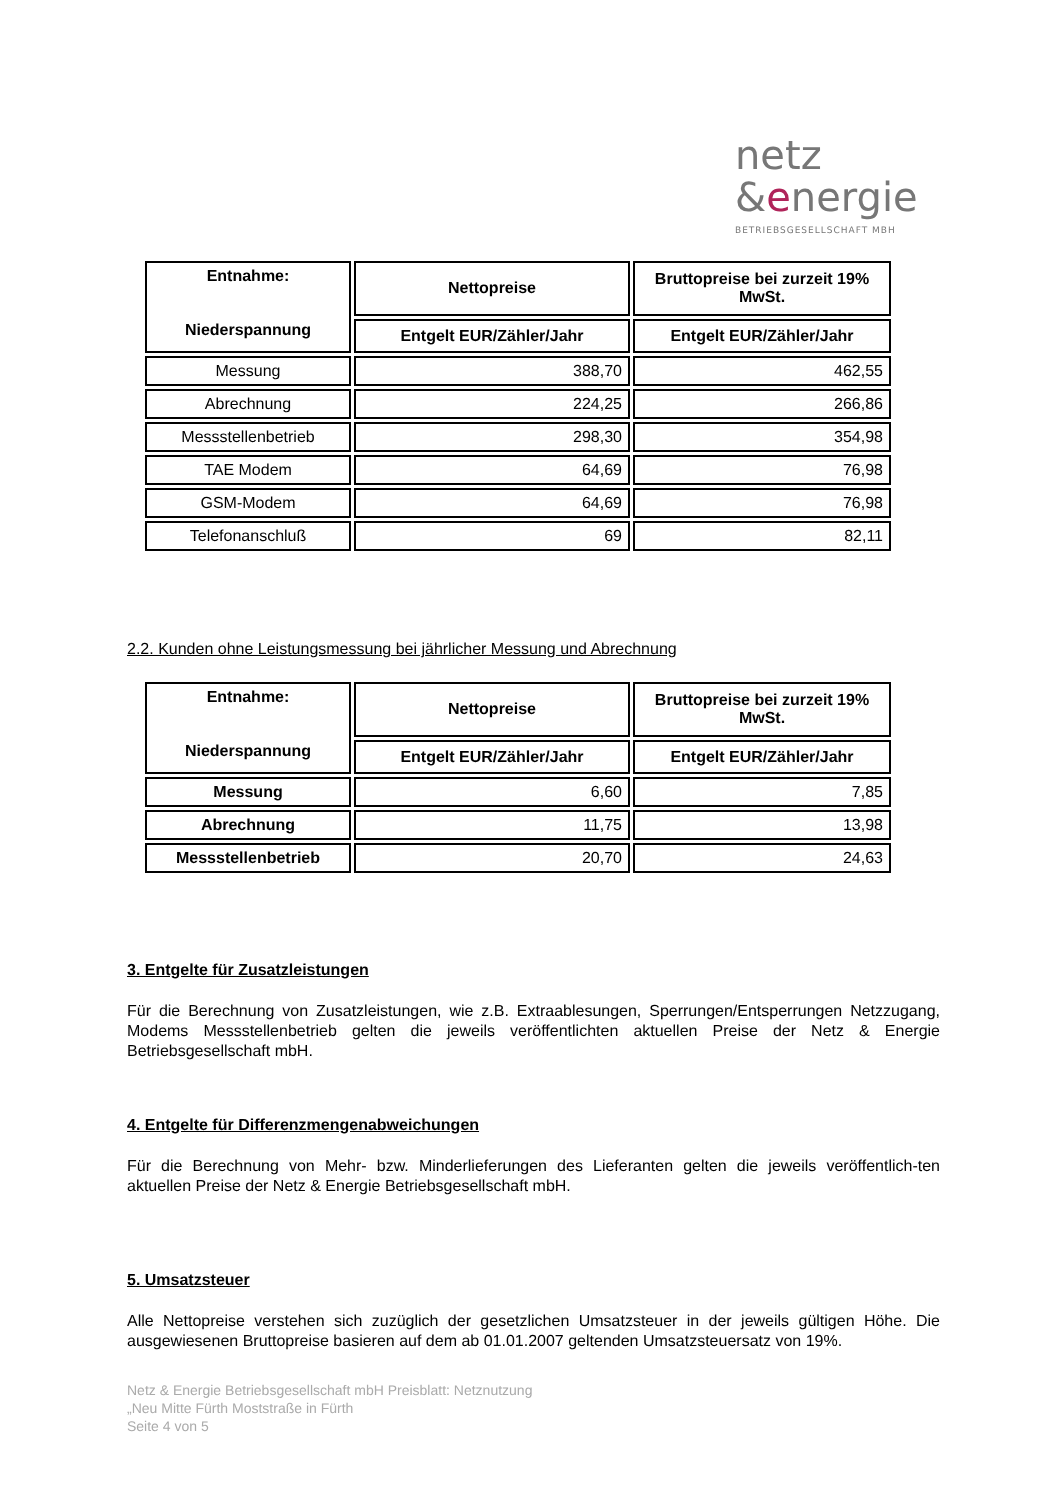netz
&energie
BETRIEBSGESELLSCHAFT MBH
| Entnahme: Niederspannung | Nettopreise | Bruttopreise bei zurzeit 19% MwSt. |
| --- | --- | --- |
| | Entgelt EUR/Zähler/Jahr | Entgelt EUR/Zähler/Jahr |
| Messung | 388,70 | 462,55 |
| Abrechnung | 224,25 | 266,86 |
| Messstellenbetrieb | 298,30 | 354,98 |
| TAE Modem | 64,69 | 76,98 |
| GSM-Modem | 64,69 | 76,98 |
| Telefonanschluß | 69 | 82,11 |
2.2. Kunden ohne Leistungsmessung bei jährlicher Messung und Abrechnung
| Entnahme: Niederspannung | Nettopreise | Bruttopreise bei zurzeit 19% MwSt. |
| --- | --- | --- |
| | Entgelt EUR/Zähler/Jahr | Entgelt EUR/Zähler/Jahr |
| Messung | 6,60 | 7,85 |
| Abrechnung | 11,75 | 13,98 |
| Messstellenbetrieb | 20,70 | 24,63 |
3. Entgelte für Zusatzleistungen
Für die Berechnung von Zusatzleistungen, wie z.B. Extraablesungen, Sperrungen/Entsperrungen Netzzugang, Modems Messstellenbetrieb gelten die jeweils veröffentlichten aktuellen Preise der Netz & Energie Betriebsgesellschaft mbH.
4. Entgelte für Differenzmengenabweichungen
Für die Berechnung von Mehr- bzw. Minderlieferungen des Lieferanten gelten die jeweils veröffentlich-ten aktuellen Preise der Netz & Energie Betriebsgesellschaft mbH.
5. Umsatzsteuer
Alle Nettopreise verstehen sich zuzüglich der gesetzlichen Umsatzsteuer in der jeweils gültigen Höhe. Die ausgewiesenen Bruttopreise basieren auf dem ab 01.01.2007 geltenden Umsatzsteuersatz von 19%.
Netz & Energie Betriebsgesellschaft mbH Preisblatt: Netznutzung
„Neu Mitte Fürth Moststraße in Fürth
Seite 4 von 5